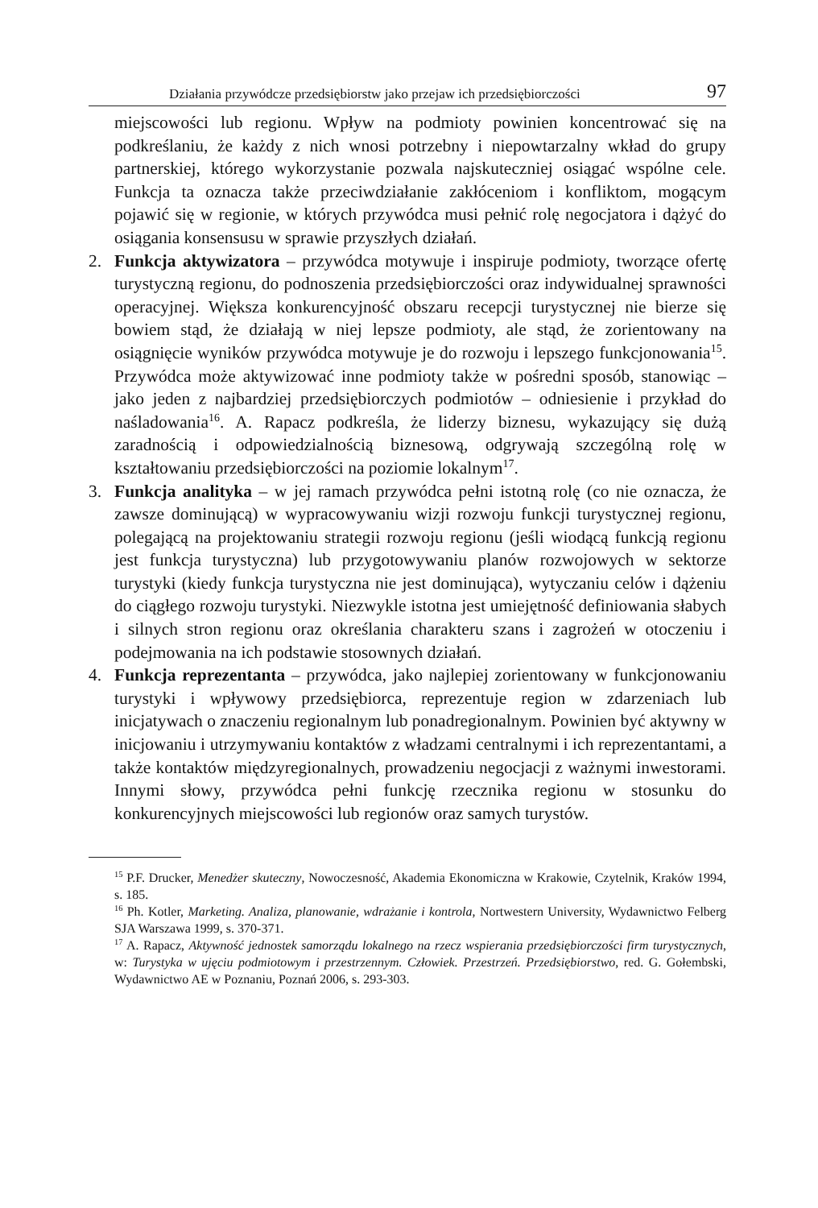Działania przywódcze przedsiębiorstw jako przejaw ich przedsiębiorczości 97
miejscowości lub regionu. Wpływ na podmioty powinien koncentrować się na podkreślaniu, że każdy z nich wnosi potrzebny i niepowtarzalny wkład do grupy partnerskiej, którego wykorzystanie pozwala najskuteczniej osiągać wspólne cele. Funkcja ta oznacza także przeciwdziałanie zakłóceniom i konfliktom, mogącym pojawić się w regionie, w których przywódca musi pełnić rolę negocjatora i dążyć do osiągania konsensusu w sprawie przyszłych działań.
2. Funkcja aktywizatora – przywódca motywuje i inspiruje podmioty, tworzące ofertę turystyczną regionu, do podnoszenia przedsiębiorczości oraz indywidualnej sprawności operacyjnej. Większa konkurencyjność obszaru recepcji turystycznej nie bierze się bowiem stąd, że działają w niej lepsze podmioty, ale stąd, że zorientowany na osiągnięcie wyników przywódca motywuje je do rozwoju i lepszego funkcjonowania<sup>15</sup>. Przywódca może aktywizować inne podmioty także w pośredni sposób, stanowiąc – jako jeden z najbardziej przedsiębiorczych podmiotów – odniesienie i przykład do naśladowania<sup>16</sup>. A. Rapacz podkreśla, że liderzy biznesu, wykazujący się dużą zaradnością i odpowiedzialnością biznesową, odgrywają szczególną rolę w kształtowaniu przedsiębiorczości na poziomie lokalnym<sup>17</sup>.
3. Funkcja analityka – w jej ramach przywódca pełni istotną rolę (co nie oznacza, że zawsze dominującą) w wypracowywaniu wizji rozwoju funkcji turystycznej regionu, polegającą na projektowaniu strategii rozwoju regionu (jeśli wiodącą funkcją regionu jest funkcja turystyczna) lub przygotowywaniu planów rozwojowych w sektorze turystyki (kiedy funkcja turystyczna nie jest dominująca), wytyczaniu celów i dążeniu do ciągłego rozwoju turystyki. Niezwykle istotna jest umiejętność definiowania słabych i silnych stron regionu oraz określania charakteru szans i zagrożeń w otoczeniu i podejmowania na ich podstawie stosownych działań.
4. Funkcja reprezentanta – przywódca, jako najlepiej zorientowany w funkcjonowaniu turystyki i wpływowy przedsiębiorca, reprezentuje region w zdarzeniach lub inicjatywach o znaczeniu regionalnym lub ponadregionalnym. Powinien być aktywny w inicjowaniu i utrzymywaniu kontaktów z władzami centralnymi i ich reprezentantami, a także kontaktów międzyregionalnych, prowadzeniu negocjacji z ważnymi inwestorami. Innymi słowy, przywódca pełni funkcję rzecznika regionu w stosunku do konkurencyjnych miejscowości lub regionów oraz samych turystów.
<sup>15</sup> P.F. Drucker, Menedżer skuteczny, Nowoczesność, Akademia Ekonomiczna w Krakowie, Czytelnik, Kraków 1994, s. 185.
<sup>16</sup> Ph. Kotler, Marketing. Analiza, planowanie, wdrażanie i kontrola, Nortwestern University, Wydawnictwo Felberg SJA Warszawa 1999, s. 370-371.
<sup>17</sup> A. Rapacz, Aktywność jednostek samorządu lokalnego na rzecz wspierania przedsiębiorczości firm turystycznych, w: Turystyka w ujęciu podmiotowym i przestrzennym. Człowiek. Przestrzeń. Przedsiębiorstwo, red. G. Gołembski, Wydawnictwo AE w Poznaniu, Poznań 2006, s. 293-303.